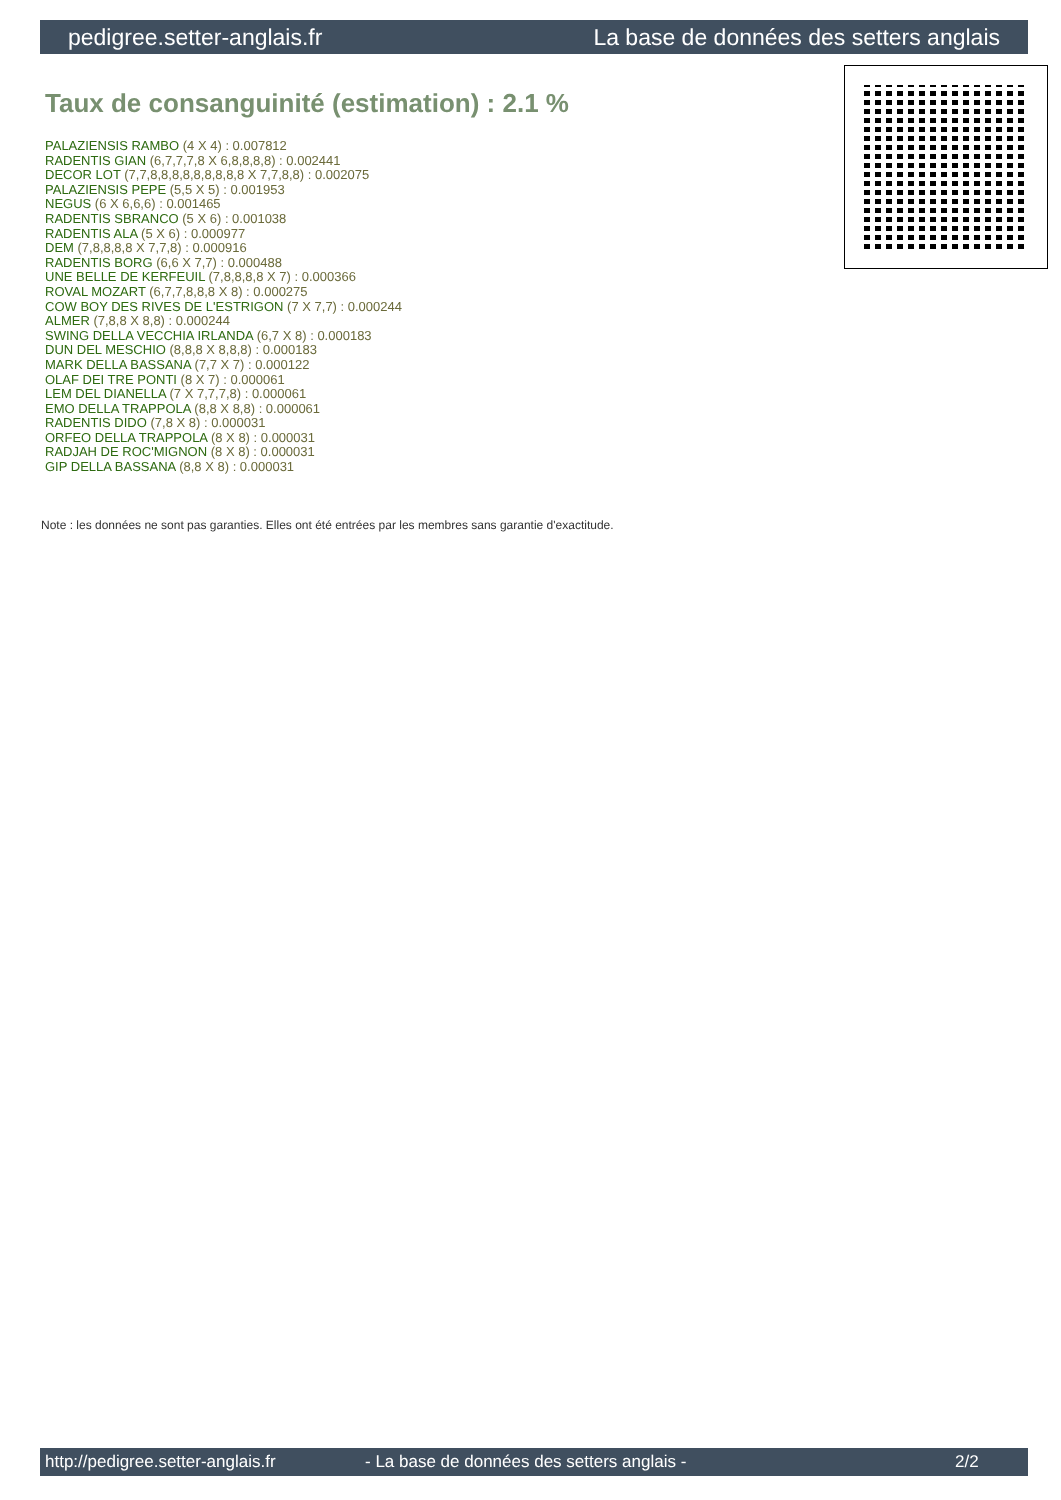pedigree.setter-anglais.fr La base de données des setters anglais
Taux de consanguinité (estimation) : 2.1 %
PALAZIENSIS RAMBO (4 X 4) : 0.007812
RADENTIS GIAN (6,7,7,7,8 X 6,8,8,8,8) : 0.002441
DECOR LOT (7,7,8,8,8,8,8,8,8,8,8 X 7,7,8,8) : 0.002075
PALAZIENSIS PEPE (5,5 X 5) : 0.001953
NEGUS (6 X 6,6,6) : 0.001465
RADENTIS SBRANCO (5 X 6) : 0.001038
RADENTIS ALA (5 X 6) : 0.000977
DEM (7,8,8,8,8 X 7,7,8) : 0.000916
RADENTIS BORG (6,6 X 7,7) : 0.000488
UNE BELLE DE KERFEUIL (7,8,8,8,8 X 7) : 0.000366
ROVAL MOZART (6,7,7,8,8,8 X 8) : 0.000275
COW BOY DES RIVES DE L'ESTRIGON (7 X 7,7) : 0.000244
ALMER (7,8,8 X 8,8) : 0.000244
SWING DELLA VECCHIA IRLANDA (6,7 X 8) : 0.000183
DUN DEL MESCHIO (8,8,8 X 8,8,8) : 0.000183
MARK DELLA BASSANA (7,7 X 7) : 0.000122
OLAF DEI TRE PONTI (8 X 7) : 0.000061
LEM DEL DIANELLA (7 X 7,7,7,8) : 0.000061
EMO DELLA TRAPPOLA (8,8 X 8,8) : 0.000061
RADENTIS DIDO (7,8 X 8) : 0.000031
ORFEO DELLA TRAPPOLA (8 X 8) : 0.000031
RADJAH DE ROC'MIGNON (8 X 8) : 0.000031
GIP DELLA BASSANA (8,8 X 8) : 0.000031
Note : les données ne sont pas garanties. Elles ont été entrées par les membres sans garantie d'exactitude.
http://pedigree.setter-anglais.fr - La base de données des setters anglais - 2/2